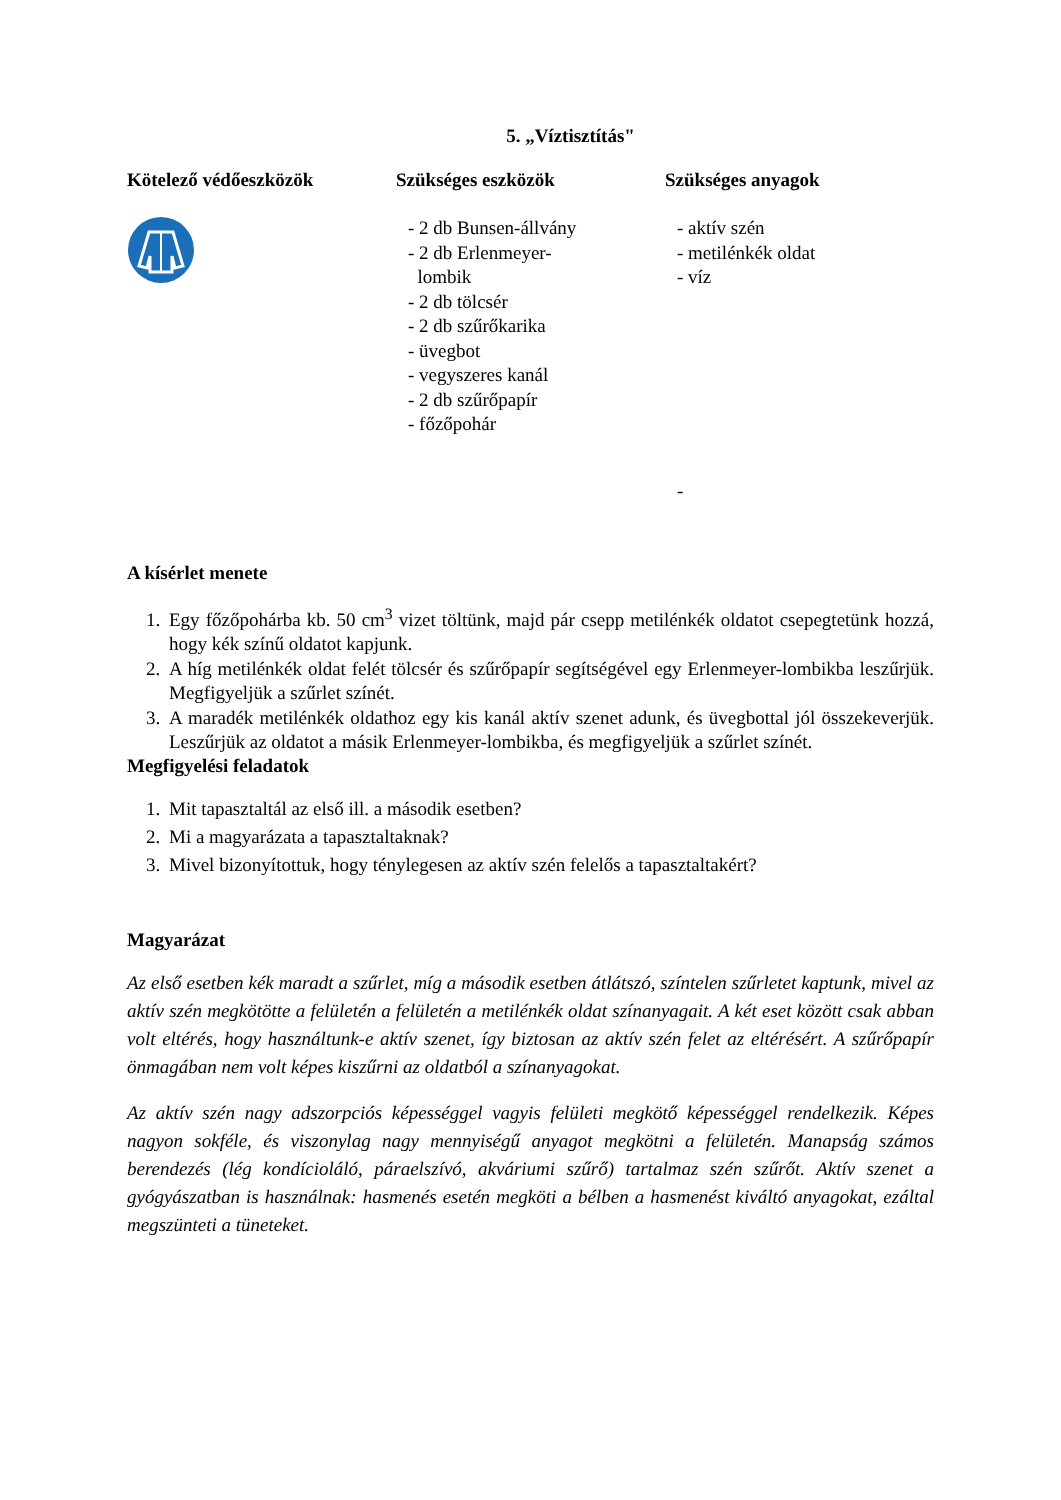5. „Víztisztítás"
Kötelező védőeszközök Szükséges eszközök
- 2 db Bunsen-állvány
- 2 db Erlenmeyer-
lombik
- 2 db tölcsér
- 2 db szűrőkarika
- üvegbot
- vegyszeres kanál
- 2 db szűrőpapír
- főzőpohár
Szükséges anyagok
- aktív szén
- metilénkék oldat
- víz
-
A kísérlet menete
1. Egy főzőpohárba kb. 50 cm<sup>3</sup> vizet töltünk, majd pár csepp metilénkék oldatot csepegtetünk hozzá, hogy kék színű oldatot kapjunk.
2. A híg metilénkék oldat felét tölcsér és szűrőpapír segítségével egy Erlenmeyer-lombikba leszűrjük. Megfigyeljük a szűrlet színét.
3. A maradék metilénkék oldathoz egy kis kanál aktív szenet adunk, és üvegbottal jól összekeverjük. Leszűrjük az oldatot a másik Erlenmeyer-lombikba, és megfigyeljük a szűrlet színét.
Megfigyelési feladatok
1. Mit tapasztaltál az első ill. a második esetben?
2. Mi a magyarázata a tapasztaltaknak?
3. Mivel bizonyítottuk, hogy ténylegesen az aktív szén felelős a tapasztaltakért?
Magyarázat
Az első esetben kék maradt a szűrlet, míg a második esetben átlátszó, színtelen szűrletet kaptunk, mivel az aktív szén megkötötte a felületén a felületén a metilénkék oldat színanyagait. A két eset között csak abban volt eltérés, hogy használtunk-e aktív szenet, így biztosan az aktív szén felet az eltérésért. A szűrőpapír önmagában nem volt képes kiszűrni az oldatból a színanyagokat.
Az aktív szén nagy adszorpciós képességgel vagyis felületi megkötő képességgel rendelkezik. Képes nagyon sokféle, és viszonylag nagy mennyiségű anyagot megkötni a felületén. Manapság számos berendezés (lég kondícioláló, páraelszívó, akváriumi szűrő) tartalmaz szén szűrőt. Aktív szenet a gyógyászatban is használnak: hasmenés esetén megköti a bélben a hasmenést kiváltó anyagokat, ezáltal megszünteti a tüneteket.